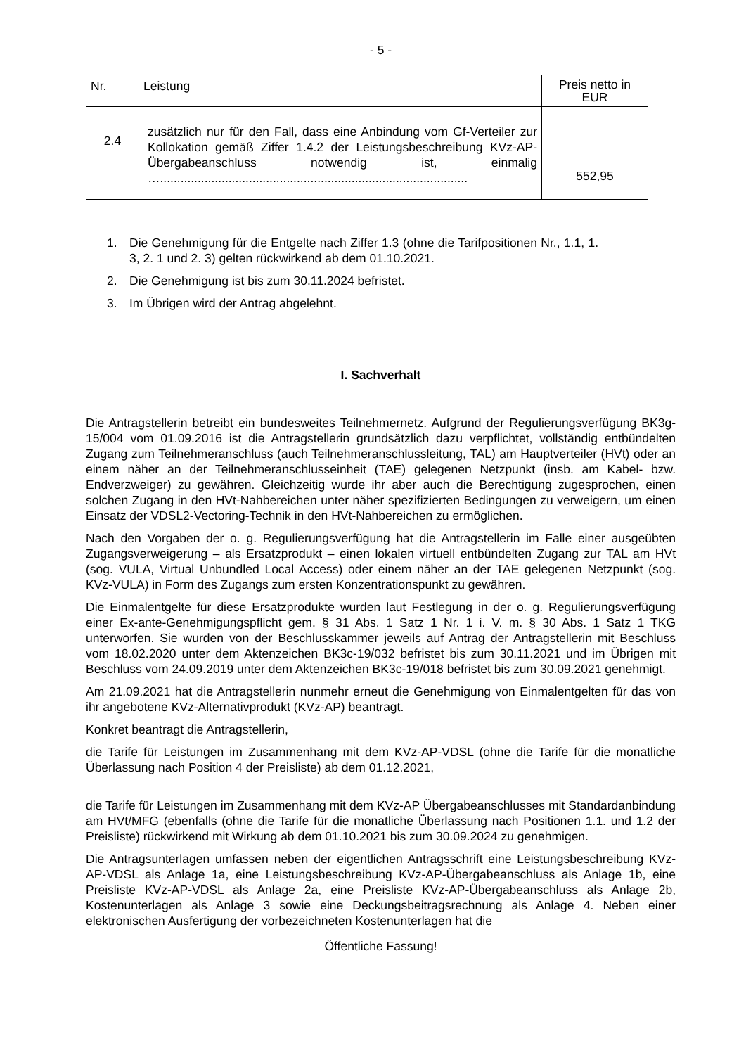- 5 -
| Nr. | Leistung | Preis netto in EUR |
| --- | --- | --- |
| 2.4 | zusätzlich nur für den Fall, dass eine Anbindung vom Gf-Verteiler zur Kollokation gemäß Ziffer 1.4.2 der Leistungsbeschreibung KVz-AP-Übergabeanschluss notwendig ist, einmalig ….......................................................................................... | 552,95 |
1. Die Genehmigung für die Entgelte nach Ziffer 1.3 (ohne die Tarifpositionen Nr., 1.1, 1. 3, 2. 1 und 2. 3) gelten rückwirkend ab dem 01.10.2021.
2. Die Genehmigung ist bis zum 30.11.2024 befristet.
3. Im Übrigen wird der Antrag abgelehnt.
I. Sachverhalt
Die Antragstellerin betreibt ein bundesweites Teilnehmernetz. Aufgrund der Regulierungsverfügung BK3g-15/004 vom 01.09.2016 ist die Antragstellerin grundsätzlich dazu verpflichtet, vollständig entbündelten Zugang zum Teilnehmeranschluss (auch Teilnehmeranschlussleitung, TAL) am Hauptverteiler (HVt) oder an einem näher an der Teilnehmeranschlusseinheit (TAE) gelegenen Netzpunkt (insb. am Kabel- bzw. Endverzweiger) zu gewähren. Gleichzeitig wurde ihr aber auch die Berechtigung zugesprochen, einen solchen Zugang in den HVt-Nahbereichen unter näher spezifizierten Bedingungen zu verweigern, um einen Einsatz der VDSL2-Vectoring-Technik in den HVt-Nahbereichen zu ermöglichen.
Nach den Vorgaben der o. g. Regulierungsverfügung hat die Antragstellerin im Falle einer ausgeübten Zugangsverweigerung – als Ersatzprodukt – einen lokalen virtuell entbündelten Zugang zur TAL am HVt (sog. VULA, Virtual Unbundled Local Access) oder einem näher an der TAE gelegenen Netzpunkt (sog. KVz-VULA) in Form des Zugangs zum ersten Konzentrationspunkt zu gewähren.
Die Einmalentgelte für diese Ersatzprodukte wurden laut Festlegung in der o. g. Regulierungsverfügung einer Ex-ante-Genehmigungspflicht gem. § 31 Abs. 1 Satz 1 Nr. 1 i. V. m. § 30 Abs. 1 Satz 1 TKG unterworfen. Sie wurden von der Beschlusskammer jeweils auf Antrag der Antragstellerin mit Beschluss vom 18.02.2020 unter dem Aktenzeichen BK3c-19/032 befristet bis zum 30.11.2021 und im Übrigen mit Beschluss vom 24.09.2019 unter dem Aktenzeichen BK3c-19/018 befristet bis zum 30.09.2021 genehmigt.
Am 21.09.2021 hat die Antragstellerin nunmehr erneut die Genehmigung von Einmalentgelten für das von ihr angebotene KVz-Alternativprodukt (KVz-AP) beantragt.
Konkret beantragt die Antragstellerin,
die Tarife für Leistungen im Zusammenhang mit dem KVz-AP-VDSL (ohne die Tarife für die monatliche Überlassung nach Position 4 der Preisliste) ab dem 01.12.2021,
die Tarife für Leistungen im Zusammenhang mit dem KVz-AP Übergabeanschlusses mit Standardanbindung am HVt/MFG (ebenfalls (ohne die Tarife für die monatliche Überlassung nach Positionen 1.1. und 1.2 der Preisliste) rückwirkend mit Wirkung ab dem 01.10.2021 bis zum 30.09.2024 zu genehmigen.
Die Antragsunterlagen umfassen neben der eigentlichen Antragsschrift eine Leistungsbeschreibung KVz-AP-VDSL als Anlage 1a, eine Leistungsbeschreibung KVz-AP-Übergabeanschluss als Anlage 1b, eine Preisliste KVz-AP-VDSL als Anlage 2a, eine Preisliste KVz-AP-Übergabeanschluss als Anlage 2b, Kostenunterlagen als Anlage 3 sowie eine Deckungsbeitragsrechnung als Anlage 4. Neben einer elektronischen Ausfertigung der vorbezeichneten Kostenunterlagen hat die
Öffentliche Fassung!